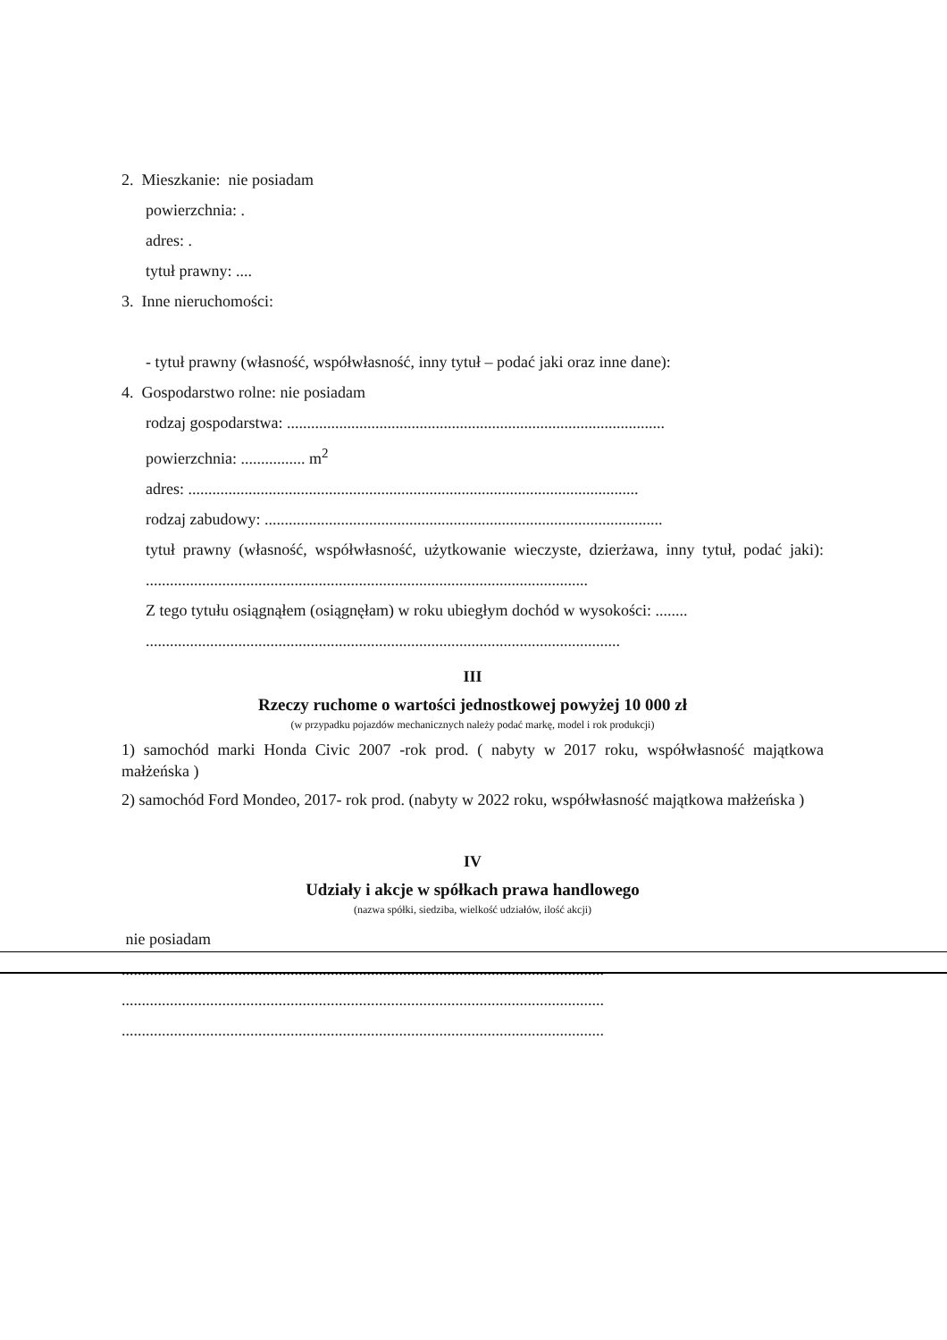2. Mieszkanie: nie posiadam
powierzchnia: .
adres: .
tytuł prawny: ....
3. Inne nieruchomości:
- tytuł prawny (własność, współwłasność, inny tytuł – podać jaki oraz inne dane):
4. Gospodarstwo rolne: nie posiadam
rodzaj gospodarstwa: ..............................................................................................
powierzchnia: ................ m<sup>2</sup>
adres: ................................................................................................................
rodzaj zabudowy: ...................................................................................................
tytuł prawny (własność, współwłasność, użytkowanie wieczyste, dzierżawa, inny tytuł, podać jaki): ..............................................................................................................
Z tego tytułu osiągnąłem (osiągnęłam) w roku ubiegłym dochód w wysokości: ........
......................................................................................................................
III
Rzeczy ruchome o wartości jednostkowej powyżej 10 000 zł
(w przypadku pojazdów mechanicznych należy podać markę, model i rok produkcji)
1) samochód marki Honda Civic 2007 -rok prod. ( nabyty w 2017 roku, współwłasność majątkowa małżeńska )
2) samochód Ford Mondeo, 2017- rok prod. (nabyty w 2022 roku, współwłasność majątkowa małżeńska )
IV
Udziały i akcje w spółkach prawa handlowego
(nazwa spółki, siedziba, wielkość udziałów, ilość akcji)
nie posiadam
........................................................................................................................
........................................................................................................................
........................................................................................................................